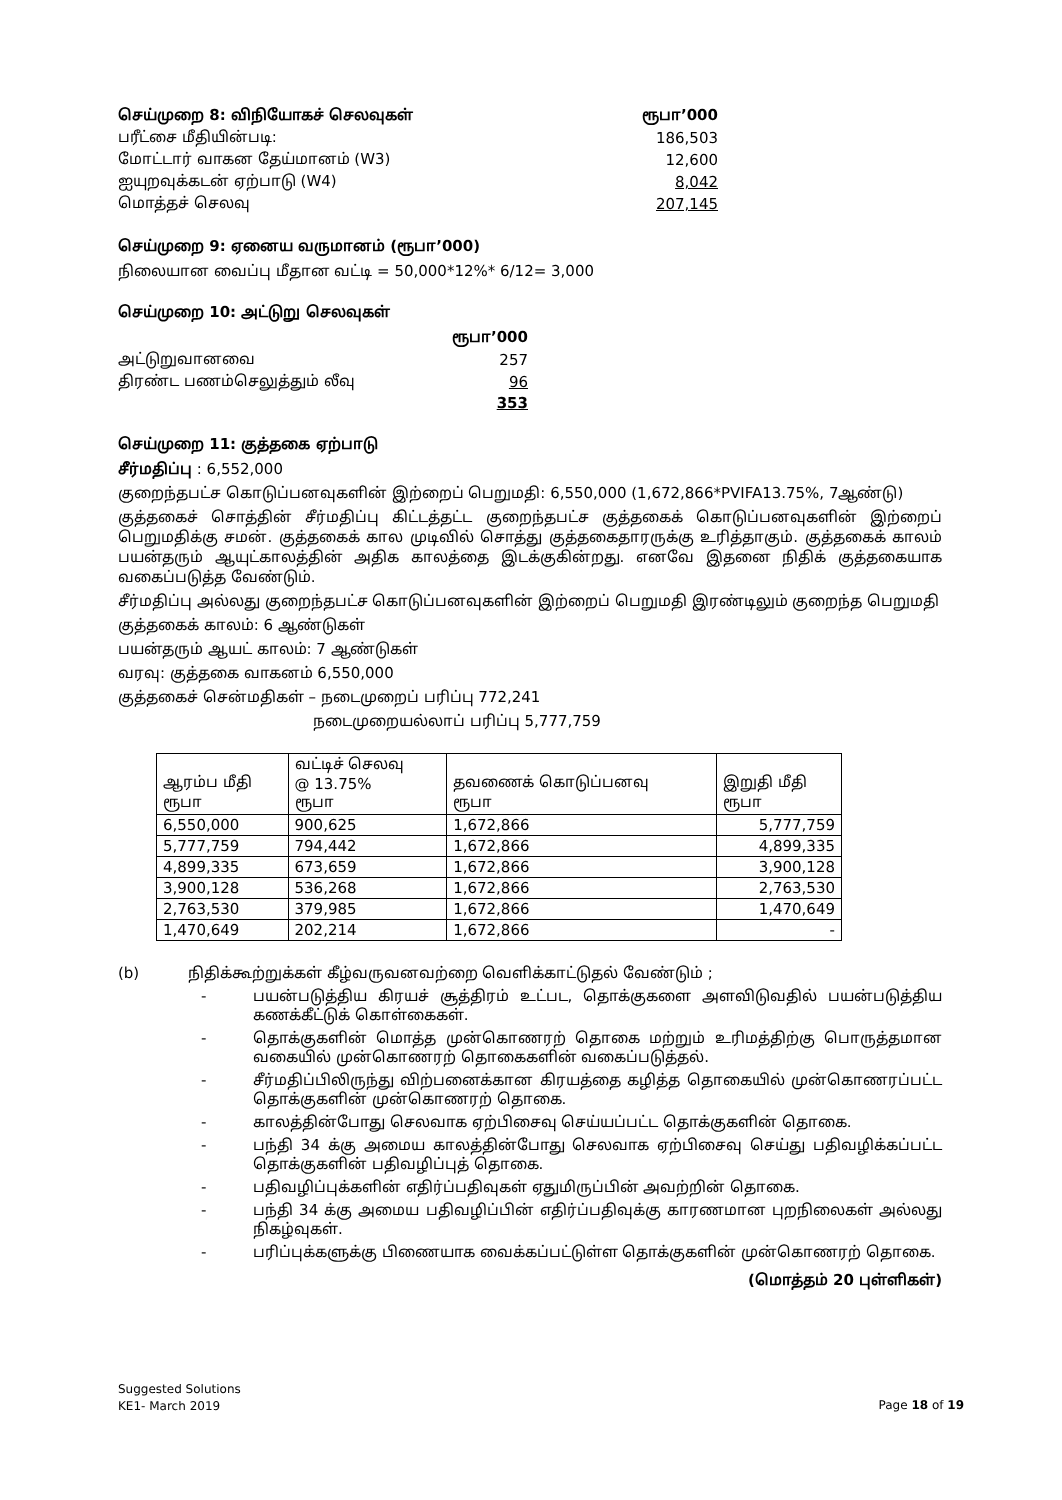| செய்முறை 8: விநியோகச் செலவுகள் | ரூபா’000 |
| பரீட்சை மீதியின்படி: | 186,503 |
| மோட்டார் வாகன தேய்மானம் (W3) | 12,600 |
| ஐயுறவுக்கடன் ஏற்பாடு (W4) | 8,042 |
| மொத்தச் செலவு | 207,145 |
செய்முறை 9: ஏனைய வருமானம் (ரூபா’000)
நிலையான வைப்பு மீதான வட்டி = 50,000*12%* 6/12= 3,000
செய்முறை 10: அட்டுறு செலவுகள்
| | ரூபா’000 |
| அட்டுறுவானவை | 257 |
| திரண்ட பணம்செலுத்தும் லீவு | 96 |
| | 353 |
செய்முறை 11: குத்தகை ஏற்பாடு
சீர்மதிப்பு : 6,552,000
குறைந்தபட்ச கொடுப்பனவுகளின் இற்றைப் பெறுமதி: 6,550,000 (1,672,866*PVIFA13.75%, 7ஆண்டு)
குத்தகைச் சொத்தின் சீர்மதிப்பு கிட்டத்தட்ட குறைந்தபட்ச குத்தகைக் கொடுப்பனவுகளின் இற்றைப் பெறுமதிக்கு சமன். குத்தகைக் கால முடிவில் சொத்து குத்தகைதாரருக்கு உரித்தாகும். குத்தகைக் காலம் பயன்தரும் ஆயுட்காலத்தின் அதிக காலத்தை இடக்குகின்றது. எனவே இதனை நிதிக் குத்தகையாக வகைப்படுத்த வேண்டும்.
சீர்மதிப்பு அல்லது குறைந்தபட்ச கொடுப்பனவுகளின் இற்றைப் பெறுமதி இரண்டிலும் குறைந்த பெறுமதி
குத்தகைக் காலம்: 6 ஆண்டுகள்
பயன்தரும் ஆயட் காலம்: 7 ஆண்டுகள்
வரவு: குத்தகை வாகனம் 6,550,000
குத்தகைச் சென்மதிகள் – நடைமுறைப் பரிப்பு 772,241
நடைமுறையல்லாப் பரிப்பு 5,777,759
| ஆரம்ப மீதி ரூபா | வட்டிச் செலவு @ 13.75% ரூபா | தவணைக் கொடுப்பனவு ரூபா | இறுதி மீதி ரூபா |
| --- | --- | --- | --- |
| 6,550,000 | 900,625 | 1,672,866 | 5,777,759 |
| 5,777,759 | 794,442 | 1,672,866 | 4,899,335 |
| 4,899,335 | 673,659 | 1,672,866 | 3,900,128 |
| 3,900,128 | 536,268 | 1,672,866 | 2,763,530 |
| 2,763,530 | 379,985 | 1,672,866 | 1,470,649 |
| 1,470,649 | 202,214 | 1,672,866 | - |
(b) நிதிக்கூற்றுக்கள் கீழ்வருவனவற்றை வெளிக்காட்டுதல் வேண்டும் ;
- பயன்படுத்திய கிரயச் சூத்திரம் உட்பட, தொக்குகளை அளவிடுவதில் பயன்படுத்திய கணக்கீட்டுக் கொள்கைகள்.
- தொக்குகளின் மொத்த முன்கொணரற் தொகை மற்றும் உரிமத்திற்கு பொருத்தமான வகையில் முன்கொணரற் தொகைகளின் வகைப்படுத்தல்.
- சீர்மதிப்பிலிருந்து விற்பனைக்கான கிரயத்தை கழித்த தொகையில் முன்கொணரப்பட்ட தொக்குகளின் முன்கொணரற் தொகை.
- காலத்தின்போது செலவாக ஏற்பிசைவு செய்யப்பட்ட தொக்குகளின் தொகை.
- பந்தி 34 க்கு அமைய காலத்தின்போது செலவாக ஏற்பிசைவு செய்து பதிவழிக்கப்பட்ட தொக்குகளின் பதிவழிப்புத் தொகை.
- பதிவழிப்புக்களின் எதிர்ப்பதிவுகள் ஏதுமிருப்பின் அவற்றின் தொகை.
- பந்தி 34 க்கு அமைய பதிவழிப்பின் எதிர்ப்பதிவுக்கு காரணமான புறநிலைகள் அல்லது நிகழ்வுகள்.
- பரிப்புக்களுக்கு பிணையாக வைக்கப்பட்டுள்ள தொக்குகளின் முன்கொணரற் தொகை.
(மொத்தம் 20 புள்ளிகள்)
Suggested Solutions
KE1- March 2019
Page 18 of 19